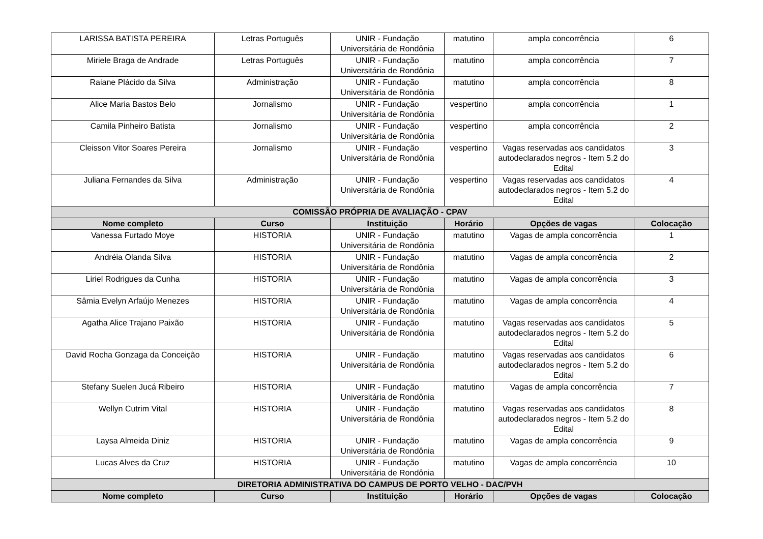| LARISSA BATISTA PEREIRA | Letras Português | UNIR - Fundação Universitária de Rondônia | matutino | ampla concorrência | 6 |
| Miriele Braga de Andrade | Letras Português | UNIR - Fundação Universitária de Rondônia | matutino | ampla concorrência | 7 |
| Raiane Plácido da Silva | Administração | UNIR - Fundação Universitária de Rondônia | matutino | ampla concorrência | 8 |
| Alice Maria Bastos Belo | Jornalismo | UNIR - Fundação Universitária de Rondônia | vespertino | ampla concorrência | 1 |
| Camila Pinheiro Batista | Jornalismo | UNIR - Fundação Universitária de Rondônia | vespertino | ampla concorrência | 2 |
| Cleisson Vitor Soares Pereira | Jornalismo | UNIR - Fundação Universitária de Rondônia | vespertino | Vagas reservadas aos candidatos autodeclarados negros - Item 5.2 do Edital | 3 |
| Juliana Fernandes da Silva | Administração | UNIR - Fundação Universitária de Rondônia | vespertino | Vagas reservadas aos candidatos autodeclarados negros - Item 5.2 do Edital | 4 |
| COMISSÃO PRÓPRIA DE AVALIAÇÃO - CPAV | | | | | |
| Nome completo | Curso | Instituição | Horário | Opções de vagas | Colocação |
| Vanessa Furtado Moye | HISTORIA | UNIR - Fundação Universitária de Rondônia | matutino | Vagas de ampla concorrência | 1 |
| Andréia Olanda Silva | HISTORIA | UNIR - Fundação Universitária de Rondônia | matutino | Vagas de ampla concorrência | 2 |
| Liriel Rodrigues da Cunha | HISTORIA | UNIR - Fundação Universitária de Rondônia | matutino | Vagas de ampla concorrência | 3 |
| Sâmia Evelyn Arfaújo Menezes | HISTORIA | UNIR - Fundação Universitária de Rondônia | matutino | Vagas de ampla concorrência | 4 |
| Agatha Alice Trajano Paixão | HISTORIA | UNIR - Fundação Universitária de Rondônia | matutino | Vagas reservadas aos candidatos autodeclarados negros - Item 5.2 do Edital | 5 |
| David Rocha Gonzaga da Conceição | HISTORIA | UNIR - Fundação Universitária de Rondônia | matutino | Vagas reservadas aos candidatos autodeclarados negros - Item 5.2 do Edital | 6 |
| Stefany Suelen Jucá Ribeiro | HISTORIA | UNIR - Fundação Universitária de Rondônia | matutino | Vagas de ampla concorrência | 7 |
| Wellyn Cutrim Vital | HISTORIA | UNIR - Fundação Universitária de Rondônia | matutino | Vagas reservadas aos candidatos autodeclarados negros - Item 5.2 do Edital | 8 |
| Laysa Almeida Diniz | HISTORIA | UNIR - Fundação Universitária de Rondônia | matutino | Vagas de ampla concorrência | 9 |
| Lucas Alves da Cruz | HISTORIA | UNIR - Fundação Universitária de Rondônia | matutino | Vagas de ampla concorrência | 10 |
| DIRETORIA ADMINISTRATIVA DO CAMPUS DE PORTO VELHO - DAC/PVH | | | | | |
| Nome completo | Curso | Instituição | Horário | Opções de vagas | Colocação |